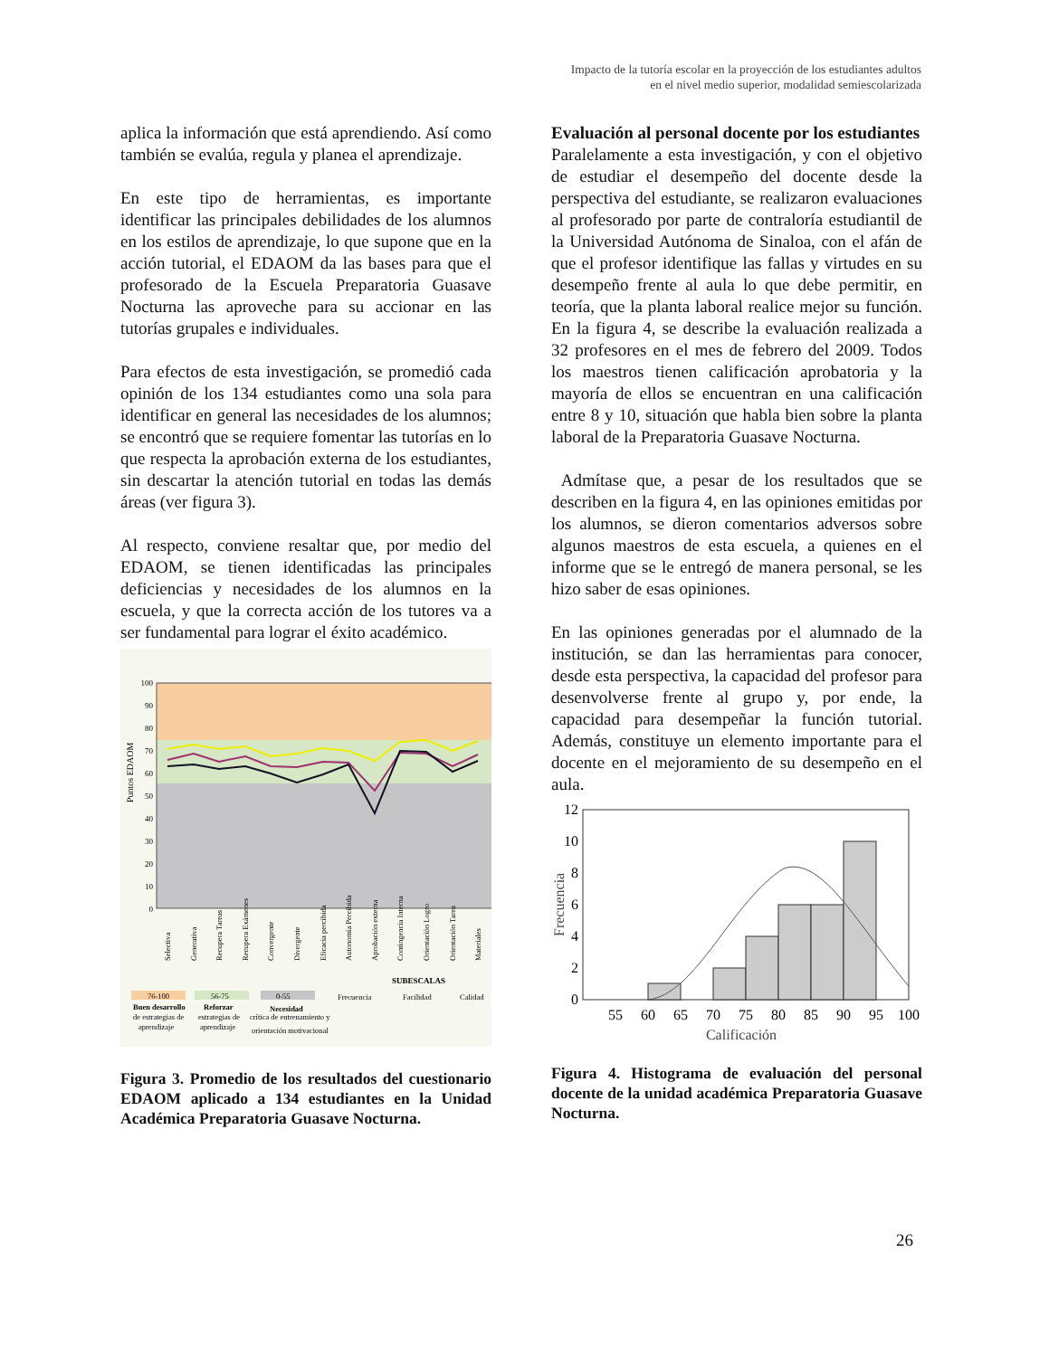Impacto de la tutoría escolar en la proyección de los estudiantes adultos
en el nivel medio superior, modalidad semiescolarizada
aplica la información que está aprendiendo. Así como también se evalúa, regula y planea el aprendizaje.
En este tipo de herramientas, es importante identificar las principales debilidades de los alumnos en los estilos de aprendizaje, lo que supone que en la acción tutorial, el EDAOM da las bases para que el profesorado de la Escuela Preparatoria Guasave Nocturna las aproveche para su accionar en las tutorías grupales e individuales.
Para efectos de esta investigación, se promedió cada opinión de los 134 estudiantes como una sola para identificar en general las necesidades de los alumnos; se encontró que se requiere fomentar las tutorías en lo que respecta la aprobación externa de los estudiantes, sin descartar la atención tutorial en todas las demás áreas (ver figura 3).
Al respecto, conviene resaltar que, por medio del EDAOM, se tienen identificadas las principales deficiencias y necesidades de los alumnos en la escuela, y que la correcta acción de los tutores va a ser fundamental para lograr el éxito académico.
100
90
80
70
60
50
40
30
20
10
0
Puntos EDAOM
Selectiva
Generativa
Recupera Tareas
Recupera Exámenes
Convergente
Divergente
Eficacia percibida
Autonomía Percibida
Aprobación externa
Contingencia Interna
Orientación Logro
Orientación Tarea
Materiales
SUBESCALAS
76-100
56-75
0-55
Buen desarrollo
de estrategias de
aprendizaje
Reforzar
estrategias de
aprendizaje
Necesidad
crítica de entrenamiento y
orientación motivacional
Frecuencia
Facilidad
Calidad
Figura 3. Promedio de los resultados del cuestionario EDAOM aplicado a 134 estudiantes en la Unidad Académica Preparatoria Guasave Nocturna.
Evaluación al personal docente por los estudiantes
Paralelamente a esta investigación, y con el objetivo de estudiar el desempeño del docente desde la perspectiva del estudiante, se realizaron evaluaciones al profesorado por parte de contraloría estudiantil de la Universidad Autónoma de Sinaloa, con el afán de que el profesor identifique las fallas y virtudes en su desempeño frente al aula lo que debe permitir, en teoría, que la planta laboral realice mejor su función. En la figura 4, se describe la evaluación realizada a 32 profesores en el mes de febrero del 2009. Todos los maestros tienen calificación aprobatoria y la mayoría de ellos se encuentran en una calificación entre 8 y 10, situación que habla bien sobre la planta laboral de la Preparatoria Guasave Nocturna.
Admítase que, a pesar de los resultados que se describen en la figura 4, en las opiniones emitidas por los alumnos, se dieron comentarios adversos sobre algunos maestros de esta escuela, a quienes en el informe que se le entregó de manera personal, se les hizo saber de esas opiniones.
En las opiniones generadas por el alumnado de la institución, se dan las herramientas para conocer, desde esta perspectiva, la capacidad del profesor para desenvolverse frente al grupo y, por ende, la capacidad para desempeñar la función tutorial. Además, constituye un elemento importante para el docente en el mejoramiento de su desempeño en el aula.
0
2
4
6
8
10
12
55
60
65
70
75
80
85
90
95
100
Calificación
Frecuencia
Figura 4. Histograma de evaluación del personal docente de la unidad académica Preparatoria Guasave Nocturna.
26